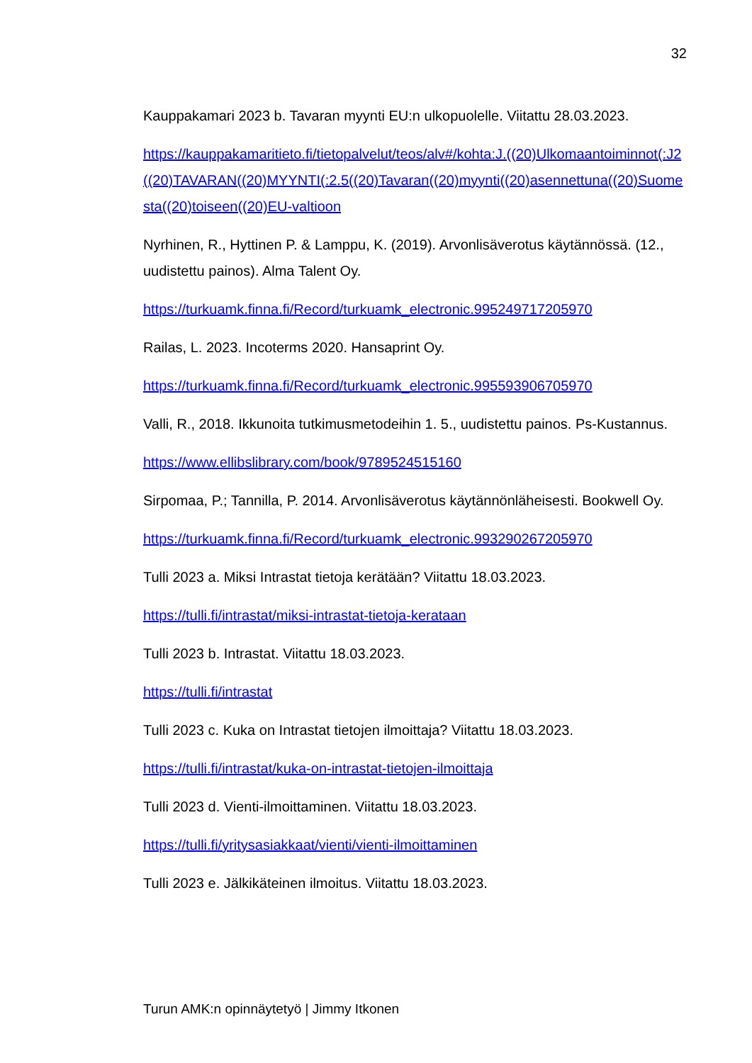32
Kauppakamari 2023 b. Tavaran myynti EU:n ulkopuolelle. Viitattu 28.03.2023.
https://kauppakamaritieto.fi/tietopalvelut/teos/alv#/kohta:J.((20)Ulkomaantoiminnot(:J2((20)TAVARAN((20)MYYNTI(:2.5((20)Tavaran((20)myynti((20)asennettuna((20)Suomesta((20)toiseen((20)EU-valtioon
Nyrhinen, R., Hyttinen P. & Lamppu, K. (2019). Arvonlisäverotus käytännössä. (12., uudistettu painos). Alma Talent Oy.
https://turkuamk.finna.fi/Record/turkuamk_electronic.995249717205970
Railas, L. 2023. Incoterms 2020. Hansaprint Oy.
https://turkuamk.finna.fi/Record/turkuamk_electronic.995593906705970
Valli, R., 2018. Ikkunoita tutkimusmetodeihin 1. 5., uudistettu painos. Ps-Kustannus.
https://www.ellibslibrary.com/book/9789524515160
Sirpomaa, P.; Tannilla, P. 2014. Arvonlisäverotus käytännönläheisesti. Bookwell Oy.
https://turkuamk.finna.fi/Record/turkuamk_electronic.993290267205970
Tulli 2023 a. Miksi Intrastat tietoja kerätään? Viitattu 18.03.2023.
https://tulli.fi/intrastat/miksi-intrastat-tietoja-kerataan
Tulli 2023 b. Intrastat. Viitattu 18.03.2023.
https://tulli.fi/intrastat
Tulli 2023 c. Kuka on Intrastat tietojen ilmoittaja? Viitattu 18.03.2023.
https://tulli.fi/intrastat/kuka-on-intrastat-tietojen-ilmoittaja
Tulli 2023 d. Vienti-ilmoittaminen. Viitattu 18.03.2023.
https://tulli.fi/yritysasiakkaat/vienti/vienti-ilmoittaminen
Tulli 2023 e. Jälkikäteinen ilmoitus. Viitattu 18.03.2023.
Turun AMK:n opinnäytetyö | Jimmy Itkonen